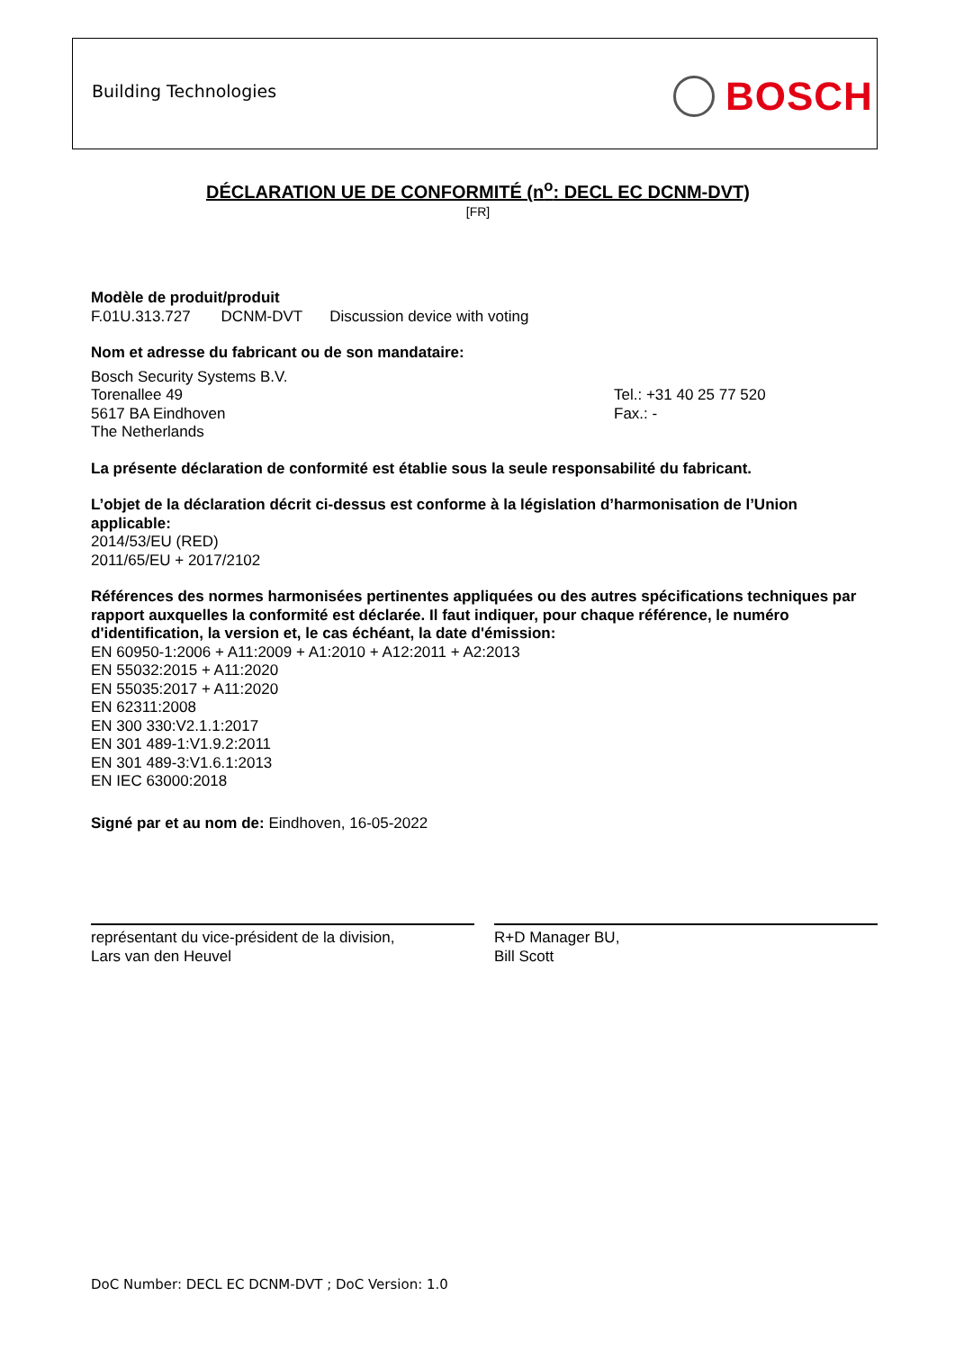Building Technologies BOSCH
DÉCLARATION UE DE CONFORMITÉ (n<sup>o</sup>: DECL EC DCNM-DVT)
[FR]
Modèle de produit/produit
F.01U.313.727 DCNM-DVT Discussion device with voting
Nom et adresse du fabricant ou de son mandataire:
Bosch Security Systems B.V.
Torenallee 49
5617 BA Eindhoven
The Netherlands
Tel.: +31 40 25 77 520
Fax.: -
La présente déclaration de conformité est établie sous la seule responsabilité du fabricant.
L’objet de la déclaration décrit ci-dessus est conforme à la législation d’harmonisation de l’Union applicable:
2014/53/EU (RED)
2011/65/EU + 2017/2102
Références des normes harmonisées pertinentes appliquées ou des autres spécifications techniques par rapport auxquelles la conformité est déclarée. Il faut indiquer, pour chaque référence, le numéro d'identification, la version et, le cas échéant, la date d'émission:
EN 60950-1:2006 + A11:2009 + A1:2010 + A12:2011 + A2:2013
EN 55032:2015 + A11:2020
EN 55035:2017 + A11:2020
EN 62311:2008
EN 300 330:V2.1.1:2017
EN 301 489-1:V1.9.2:2011
EN 301 489-3:V1.6.1:2013
EN IEC 63000:2018
Signé par et au nom de: Eindhoven, 16-05-2022
représentant du vice-président de la division,
Lars van den Heuvel
R+D Manager BU,
Bill Scott
DoC Number: DECL EC DCNM-DVT ; DoC Version: 1.0